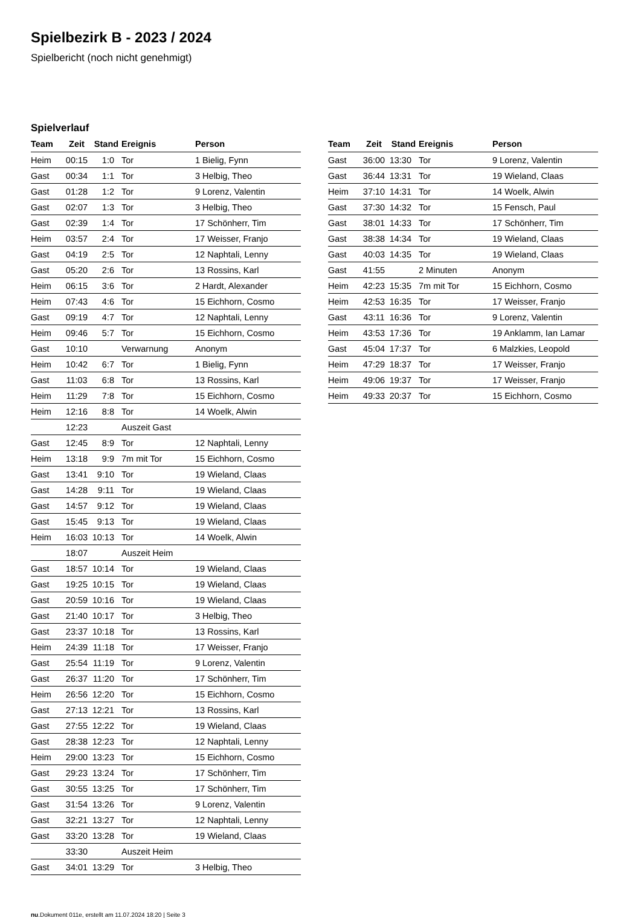Spielbezirk B - 2023 / 2024
Spielbericht (noch nicht genehmigt)
Spielverlauf
| Team | Zeit | Stand | Ereignis | Person |
| --- | --- | --- | --- | --- |
| Heim | 00:15 | 1:0 | Tor | 1 Bielig, Fynn |
| Gast | 00:34 | 1:1 | Tor | 3 Helbig, Theo |
| Gast | 01:28 | 1:2 | Tor | 9 Lorenz, Valentin |
| Gast | 02:07 | 1:3 | Tor | 3 Helbig, Theo |
| Gast | 02:39 | 1:4 | Tor | 17 Schönherr, Tim |
| Heim | 03:57 | 2:4 | Tor | 17 Weisser, Franjo |
| Gast | 04:19 | 2:5 | Tor | 12 Naphtali, Lenny |
| Gast | 05:20 | 2:6 | Tor | 13 Rossins, Karl |
| Heim | 06:15 | 3:6 | Tor | 2 Hardt, Alexander |
| Heim | 07:43 | 4:6 | Tor | 15 Eichhorn, Cosmo |
| Gast | 09:19 | 4:7 | Tor | 12 Naphtali, Lenny |
| Heim | 09:46 | 5:7 | Tor | 15 Eichhorn, Cosmo |
| Gast | 10:10 | | Verwarnung | Anonym |
| Heim | 10:42 | 6:7 | Tor | 1 Bielig, Fynn |
| Gast | 11:03 | 6:8 | Tor | 13 Rossins, Karl |
| Heim | 11:29 | 7:8 | Tor | 15 Eichhorn, Cosmo |
| Heim | 12:16 | 8:8 | Tor | 14 Woelk, Alwin |
| | 12:23 | | Auszeit Gast | |
| Gast | 12:45 | 8:9 | Tor | 12 Naphtali, Lenny |
| Heim | 13:18 | 9:9 | 7m mit Tor | 15 Eichhorn, Cosmo |
| Gast | 13:41 | 9:10 | Tor | 19 Wieland, Claas |
| Gast | 14:28 | 9:11 | Tor | 19 Wieland, Claas |
| Gast | 14:57 | 9:12 | Tor | 19 Wieland, Claas |
| Gast | 15:45 | 9:13 | Tor | 19 Wieland, Claas |
| Heim | 16:03 | 10:13 | Tor | 14 Woelk, Alwin |
| | 18:07 | | Auszeit Heim | |
| Gast | 18:57 | 10:14 | Tor | 19 Wieland, Claas |
| Gast | 19:25 | 10:15 | Tor | 19 Wieland, Claas |
| Gast | 20:59 | 10:16 | Tor | 19 Wieland, Claas |
| Gast | 21:40 | 10:17 | Tor | 3 Helbig, Theo |
| Gast | 23:37 | 10:18 | Tor | 13 Rossins, Karl |
| Heim | 24:39 | 11:18 | Tor | 17 Weisser, Franjo |
| Gast | 25:54 | 11:19 | Tor | 9 Lorenz, Valentin |
| Gast | 26:37 | 11:20 | Tor | 17 Schönherr, Tim |
| Heim | 26:56 | 12:20 | Tor | 15 Eichhorn, Cosmo |
| Gast | 27:13 | 12:21 | Tor | 13 Rossins, Karl |
| Gast | 27:55 | 12:22 | Tor | 19 Wieland, Claas |
| Gast | 28:38 | 12:23 | Tor | 12 Naphtali, Lenny |
| Heim | 29:00 | 13:23 | Tor | 15 Eichhorn, Cosmo |
| Gast | 29:23 | 13:24 | Tor | 17 Schönherr, Tim |
| Gast | 30:55 | 13:25 | Tor | 17 Schönherr, Tim |
| Gast | 31:54 | 13:26 | Tor | 9 Lorenz, Valentin |
| Gast | 32:21 | 13:27 | Tor | 12 Naphtali, Lenny |
| Gast | 33:20 | 13:28 | Tor | 19 Wieland, Claas |
| | 33:30 | | Auszeit Heim | |
| Gast | 34:01 | 13:29 | Tor | 3 Helbig, Theo |
| Team | Zeit | Stand | Ereignis | Person |
| --- | --- | --- | --- | --- |
| Gast | 36:00 | 13:30 | Tor | 9 Lorenz, Valentin |
| Gast | 36:44 | 13:31 | Tor | 19 Wieland, Claas |
| Heim | 37:10 | 14:31 | Tor | 14 Woelk, Alwin |
| Gast | 37:30 | 14:32 | Tor | 15 Fensch, Paul |
| Gast | 38:01 | 14:33 | Tor | 17 Schönherr, Tim |
| Gast | 38:38 | 14:34 | Tor | 19 Wieland, Claas |
| Gast | 40:03 | 14:35 | Tor | 19 Wieland, Claas |
| Gast | 41:55 | | 2 Minuten | Anonym |
| Heim | 42:23 | 15:35 | 7m mit Tor | 15 Eichhorn, Cosmo |
| Heim | 42:53 | 16:35 | Tor | 17 Weisser, Franjo |
| Gast | 43:11 | 16:36 | Tor | 9 Lorenz, Valentin |
| Heim | 43:53 | 17:36 | Tor | 19 Anklamm, Ian Lamar |
| Gast | 45:04 | 17:37 | Tor | 6 Malzkies, Leopold |
| Heim | 47:29 | 18:37 | Tor | 17 Weisser, Franjo |
| Heim | 49:06 | 19:37 | Tor | 17 Weisser, Franjo |
| Heim | 49:33 | 20:37 | Tor | 15 Eichhorn, Cosmo |
nu.Dokument 011e, erstellt am 11.07.2024 18:20 | Seite 3